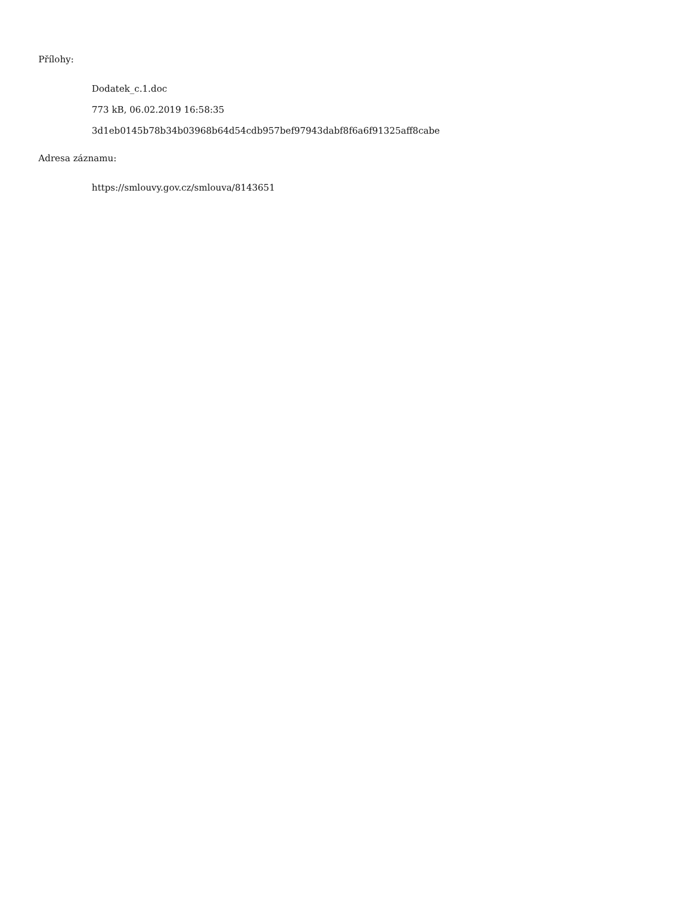Přílohy:
Dodatek_c.1.doc
773 kB, 06.02.2019 16:58:35
3d1eb0145b78b34b03968b64d54cdb957bef97943dabf8f6a6f91325aff8cabe
Adresa záznamu:
https://smlouvy.gov.cz/smlouva/8143651